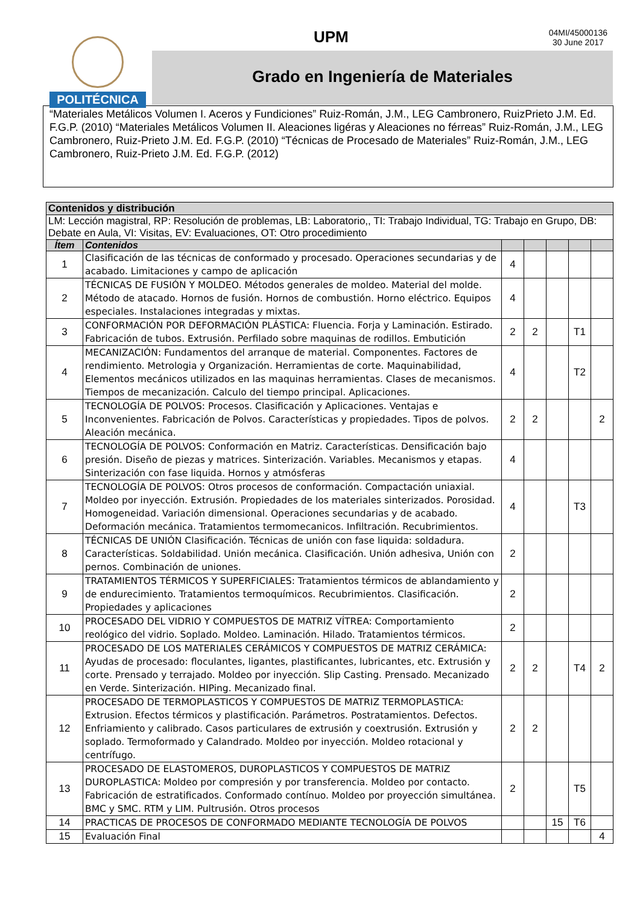POLITÉCNICA UPM
04MI/45000136
30 June 2017
Grado en Ingeniería de Materiales
“Materiales Metálicos Volumen I. Aceros y Fundiciones” Ruiz-Román, J.M., LEG Cambronero, RuizPrieto J.M. Ed. F.G.P. (2010) “Materiales Metálicos Volumen II. Aleaciones ligéras y Aleaciones no férreas” Ruiz-Román, J.M., LEG Cambronero, Ruiz-Prieto J.M. Ed. F.G.P. (2010) “Técnicas de Procesado de Materiales” Ruiz-Román, J.M., LEG Cambronero, Ruiz-Prieto J.M. Ed. F.G.P. (2012)
| Contenidos y distribución | | | | | | |
| --- | --- | --- | --- | --- | --- | --- |
| LM: Lección magistral, RP: Resolución de problemas, LB: Laboratorio,, TI: Trabajo Individual, TG: Trabajo en Grupo, DB: Debate en Aula, VI: Visitas, EV: Evaluaciones, OT: Otro procedimiento | | | | | | |
| Ítem | Contenidos | | | | | |
| 1 | Clasificación de las técnicas de conformado y procesado. Operaciones secundarias y de acabado. Limitaciones y campo de aplicación | 4 | | | | |
| 2 | TÉCNICAS DE FUSIÓN Y MOLDEO. Métodos generales de moldeo. Material del molde. Método de atacado. Hornos de fusión. Hornos de combustión. Horno eléctrico. Equipos especiales. Instalaciones integradas y mixtas. | 4 | | | | |
| 3 | CONFORMACIÓN POR DEFORMACIÓN PLÁSTICA: Fluencia. Forja y Laminación. Estirado. Fabricación de tubos. Extrusión. Perfilado sobre maquinas de rodillos. Embutición | 2 | 2 | | T1 | |
| 4 | MECANIZACIÓN: Fundamentos del arranque de material. Componentes. Factores de rendimiento. Metrologia y Organización. Herramientas de corte. Maquinabilidad, Elementos mecánicos utilizados en las maquinas herramientas. Clases de mecanismos. Tiempos de mecanización. Calculo del tiempo principal. Aplicaciones. | 4 | | | T2 | |
| 5 | TECNOLOGÍA DE POLVOS: Procesos. Clasificación y Aplicaciones. Ventajas e Inconvenientes. Fabricación de Polvos. Características y propiedades. Tipos de polvos. Aleación mecánica. | 2 | 2 | | | 2 |
| 6 | TECNOLOGÍA DE POLVOS: Conformación en Matriz. Características. Densificación bajo presión. Diseño de piezas y matrices. Sinterización. Variables. Mecanismos y etapas. Sinterización con fase liquida. Hornos y atmósferas | 4 | | | | |
| 7 | TECNOLOGÍA DE POLVOS: Otros procesos de conformación. Compactación uniaxial. Moldeo por inyección. Extrusión. Propiedades de los materiales sinterizados. Porosidad. Homogeneidad. Variación dimensional. Operaciones secundarias y de acabado. Deformación mecánica. Tratamientos termomecanicos. Infiltración. Recubrimientos. | 4 | | | T3 | |
| 8 | TÉCNICAS DE UNIÓN Clasificación. Técnicas de unión con fase liquida: soldadura. Características. Soldabilidad. Unión mecánica. Clasificación. Unión adhesiva, Unión con pernos. Combinación de uniones. | 2 | | | | |
| 9 | TRATAMIENTOS TÉRMICOS Y SUPERFICIALES: Tratamientos térmicos de ablandamiento y de endurecimiento. Tratamientos termoquímicos. Recubrimientos. Clasificación. Propiedades y aplicaciones | 2 | | | | |
| 10 | PROCESADO DEL VIDRIO Y COMPUESTOS DE MATRIZ VÍTREA: Comportamiento reológico del vidrio. Soplado. Moldeo. Laminación. Hilado. Tratamientos térmicos. | 2 | | | | |
| 11 | PROCESADO DE LOS MATERIALES CERÁMICOS Y COMPUESTOS DE MATRIZ CERÁMICA: Ayudas de procesado: floculantes, ligantes, plastificantes, lubricantes, etc. Extrusión y corte. Prensado y terrajado. Moldeo por inyección. Slip Casting. Prensado. Mecanizado en Verde. Sinterización. HIPing. Mecanizado final. | 2 | 2 | | T4 | 2 |
| 12 | PROCESADO DE TERMOPLASTICOS Y COMPUESTOS DE MATRIZ TERMOPLASTICA: Extrusion. Efectos térmicos y plastificación. Parámetros. Postratamientos. Defectos. Enfriamiento y calibrado. Casos particulares de extrusión y coextrusión. Extrusión y soplado. Termoformado y Calandrado. Moldeo por inyección. Moldeo rotacional y centrífugo. | 2 | 2 | | | |
| 13 | PROCESADO DE ELASTOMEROS, DUROPLASTICOS Y COMPUESTOS DE MATRIZ DUROPLASTICA: Moldeo por compresión y por transferencia. Moldeo por contacto. Fabricación de estratificados. Conformado contínuo. Moldeo por proyección simultánea. BMC y SMC. RTM y LIM. Pultrusión. Otros procesos | 2 | | | T5 | |
| 14 | PRACTICAS DE PROCESOS DE CONFORMADO MEDIANTE TECNOLOGÍA DE POLVOS | | | 15 | T6 | |
| 15 | Evaluación Final | | | | | 4 |